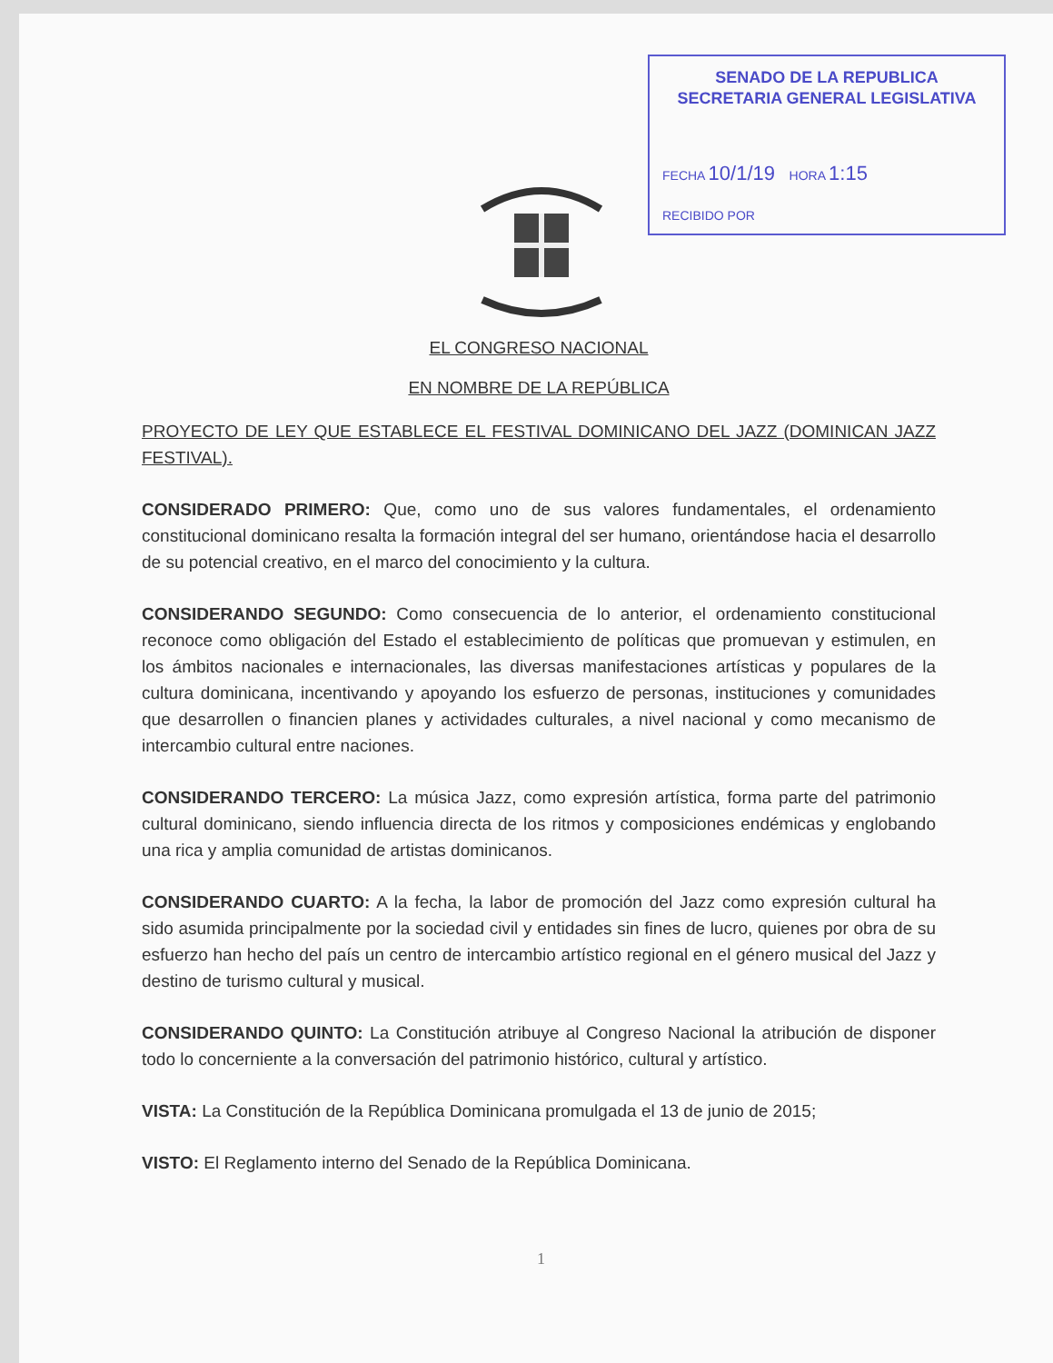SENADO DE LA REPUBLICA
SECRETARIA GENERAL LEGISLATIVA
FECHA 10/1/19 HORA 1:15
RECIBIDO POR
EL CONGRESO NACIONAL
EN NOMBRE DE LA REPÚBLICA
PROYECTO DE LEY QUE ESTABLECE EL FESTIVAL DOMINICANO DEL JAZZ (DOMINICAN JAZZ FESTIVAL).
CONSIDERADO PRIMERO: Que, como uno de sus valores fundamentales, el ordenamiento constitucional dominicano resalta la formación integral del ser humano, orientándose hacia el desarrollo de su potencial creativo, en el marco del conocimiento y la cultura.
CONSIDERANDO SEGUNDO: Como consecuencia de lo anterior, el ordenamiento constitucional reconoce como obligación del Estado el establecimiento de políticas que promuevan y estimulen, en los ámbitos nacionales e internacionales, las diversas manifestaciones artísticas y populares de la cultura dominicana, incentivando y apoyando los esfuerzo de personas, instituciones y comunidades que desarrollen o financien planes y actividades culturales, a nivel nacional y como mecanismo de intercambio cultural entre naciones.
CONSIDERANDO TERCERO: La música Jazz, como expresión artística, forma parte del patrimonio cultural dominicano, siendo influencia directa de los ritmos y composiciones endémicas y englobando una rica y amplia comunidad de artistas dominicanos.
CONSIDERANDO CUARTO: A la fecha, la labor de promoción del Jazz como expresión cultural ha sido asumida principalmente por la sociedad civil y entidades sin fines de lucro, quienes por obra de su esfuerzo han hecho del país un centro de intercambio artístico regional en el género musical del Jazz y destino de turismo cultural y musical.
CONSIDERANDO QUINTO: La Constitución atribuye al Congreso Nacional la atribución de disponer todo lo concerniente a la conversación del patrimonio histórico, cultural y artístico.
VISTA: La Constitución de la República Dominicana promulgada el 13 de junio de 2015;
VISTO: El Reglamento interno del Senado de la República Dominicana.
1